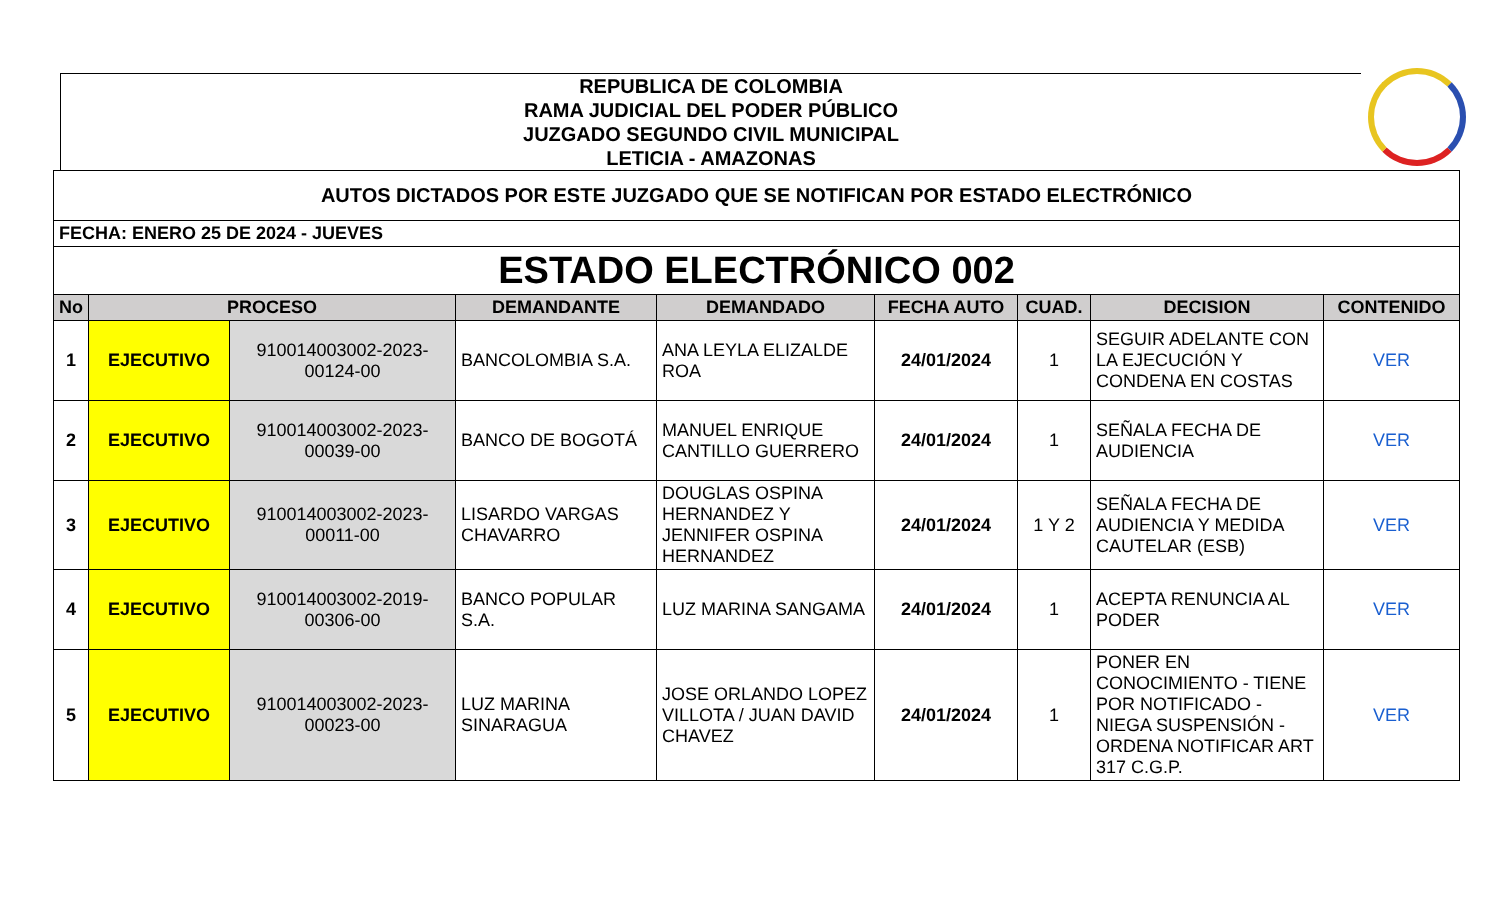REPUBLICA DE COLOMBIA
RAMA JUDICIAL DEL PODER PÚBLICO
JUZGADO SEGUNDO CIVIL MUNICIPAL
LETICIA - AMAZONAS
| AUTOS DICTADOS POR ESTE JUZGADO QUE SE NOTIFICAN POR ESTADO ELECTRÓNICO | | | | | | | | |
| FECHA: ENERO 25 DE 2024 - JUEVES | | | | | | | | |
| ESTADO ELECTRÓNICO 002 | | | | | | | | |
| No | PROCESO | | DEMANDANTE | DEMANDADO | FECHA AUTO | CUAD. | DECISION | CONTENIDO |
| 1 | EJECUTIVO | 910014003002-2023-00124-00 | BANCOLOMBIA S.A. | ANA LEYLA ELIZALDE ROA | 24/01/2024 | 1 | SEGUIR ADELANTE CON LA EJECUCIÓN Y CONDENA EN COSTAS | VER |
| 2 | EJECUTIVO | 910014003002-2023-00039-00 | BANCO DE BOGOTÁ | MANUEL ENRIQUE CANTILLO GUERRERO | 24/01/2024 | 1 | SEÑALA FECHA DE AUDIENCIA | VER |
| 3 | EJECUTIVO | 910014003002-2023-00011-00 | LISARDO VARGAS CHAVARRO | DOUGLAS OSPINA HERNANDEZ Y JENNIFER OSPINA HERNANDEZ | 24/01/2024 | 1 Y 2 | SEÑALA FECHA DE AUDIENCIA Y MEDIDA CAUTELAR (ESB) | VER |
| 4 | EJECUTIVO | 910014003002-2019-00306-00 | BANCO POPULAR S.A. | LUZ MARINA SANGAMA | 24/01/2024 | 1 | ACEPTA RENUNCIA AL PODER | VER |
| 5 | EJECUTIVO | 910014003002-2023-00023-00 | LUZ MARINA SINARAGUA | JOSE ORLANDO LOPEZ VILLOTA / JUAN DAVID CHAVEZ | 24/01/2024 | 1 | PONER EN CONOCIMIENTO - TIENE POR NOTIFICADO - NIEGA SUSPENSIÓN - ORDENA NOTIFICAR ART 317 C.G.P. | VER |